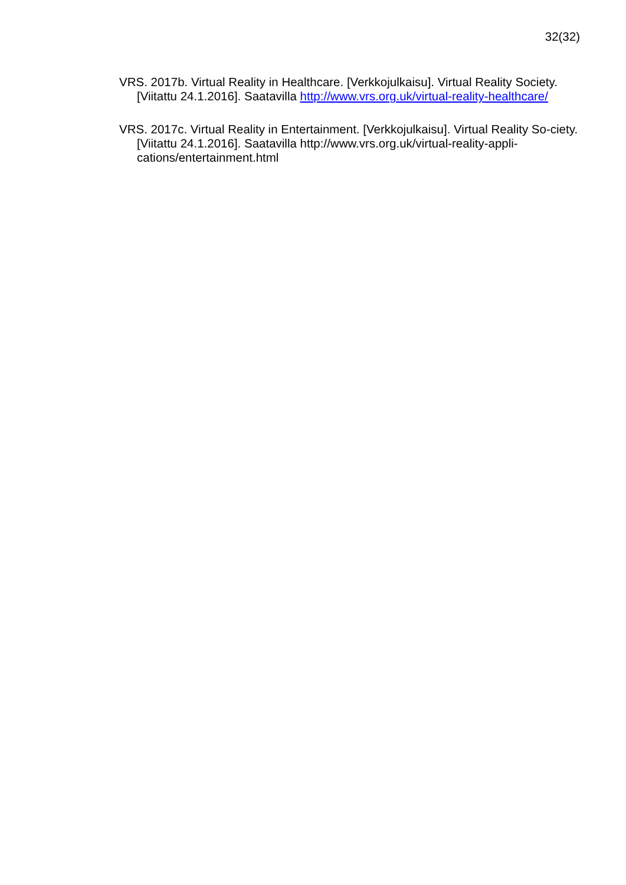32(32)
VRS. 2017b. Virtual Reality in Healthcare. [Verkkojulkaisu]. Virtual Reality Society. [Viitattu 24.1.2016]. Saatavilla http://www.vrs.org.uk/virtual-reality-healthcare/
VRS. 2017c. Virtual Reality in Entertainment. [Verkkojulkaisu]. Virtual Reality So-ciety. [Viitattu 24.1.2016]. Saatavilla http://www.vrs.org.uk/virtual-reality-appli-cations/entertainment.html